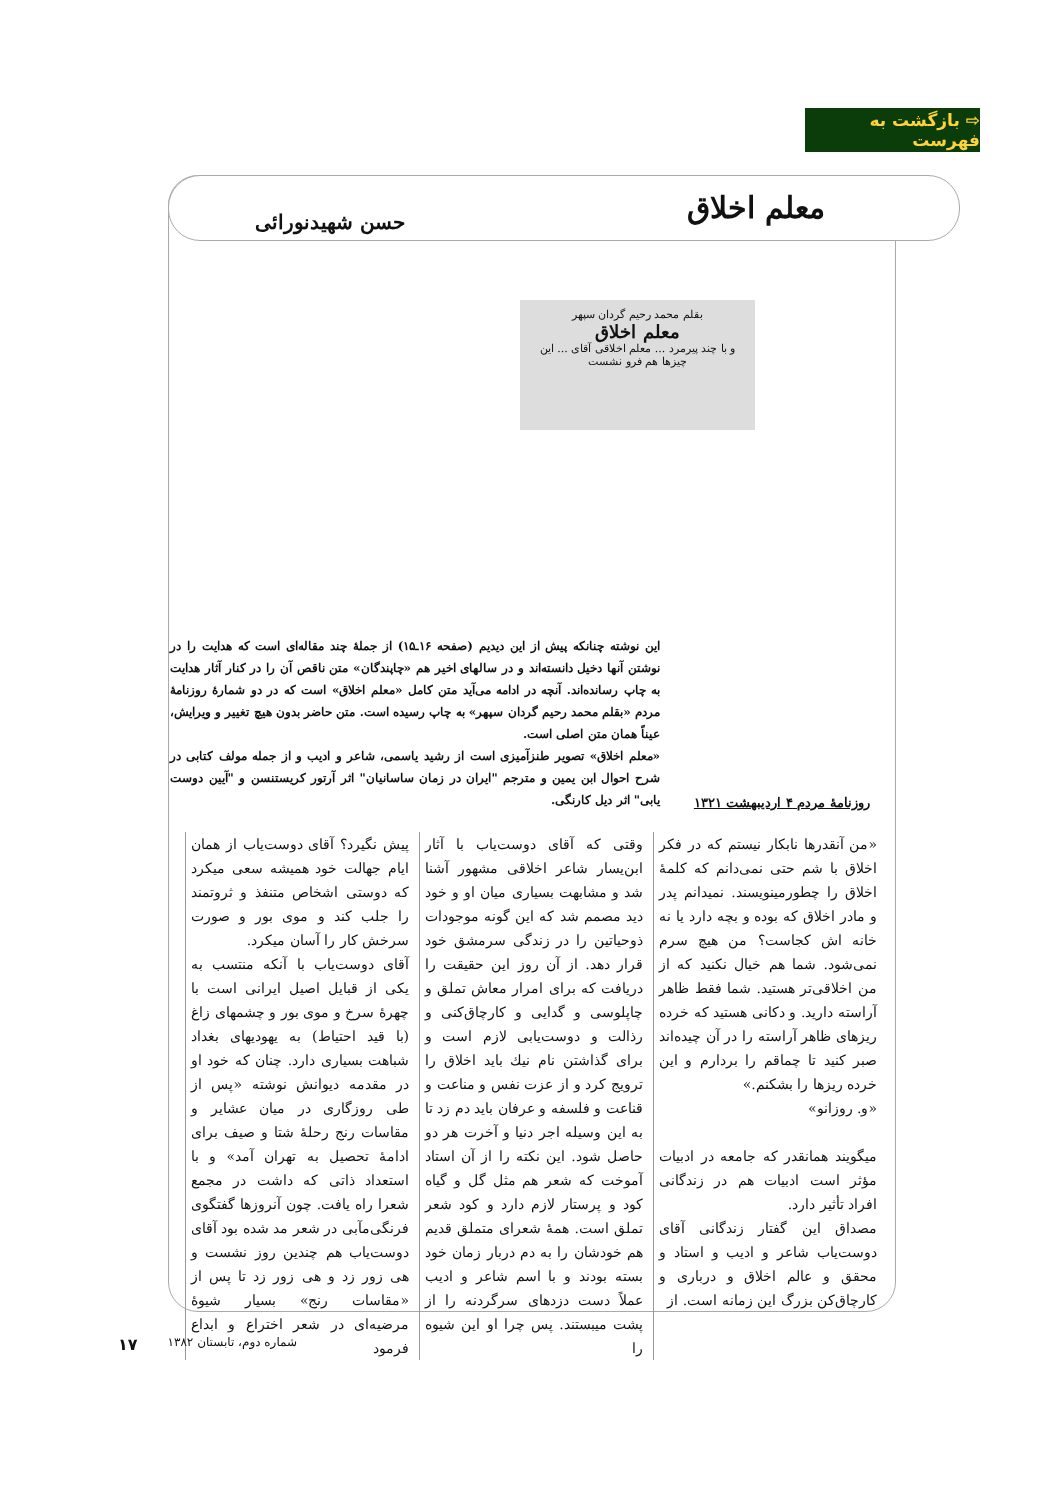⇨ بازگشت به فهرست
معلم اخلاق حسن شهیدنورائی
بقلم محمد رحیم گردان سپهر
معلم اخلاق
و با چند پیرمرد ... معلم اخلاقی آقای ... این چیزها هم فرو نشست
این نوشته چنانکه پیش از این دیدیم (صفحه ۱۶ـ۱۵) از جملهٔ چند مقاله‌ای است که هدایت را در نوشتن آنها دخیل دانسته‌اند و در سالهای اخیر هم «چاپندگان» متن ناقص آن را در کنار آثار هدایت به چاپ رسانده‌اند. آنچه در ادامه می‌آید متن کامل «معلم اخلاق» است که در دو شمارهٔ روزنامهٔ مردم «بقلم محمد رحیم گردان سپهر» به چاپ رسیده است. متن حاضر بدون هیچ تغییر و ویرایش، عیناً همان متن اصلی است.
«معلم اخلاق» تصویر طنزآمیزی است از رشید یاسمی، شاعر و ادیب و از جمله مولف کتابی در شرح احوال ابن یمین و مترجم "ایران در زمان ساسانیان" اثر آرتور کریستنسن و "آیین دوست یابی" اثر دیل کارنگی.
روزنامهٔ مردم ۴ اردیبهشت ۱۳۲۱
«من آنقدرها نابکار نیستم که در فکر اخلاق با شم حتی نمی‌دانم که کلمهٔ اخلاق را چطورمینویسند. نمیدانم پدر و مادر اخلاق که بوده و بچه دارد یا نه خانه اش کجاست؟ من هیچ سرم نمی‌شود. شما هم خیال نکنید که از من اخلاقی‌تر هستید. شما فقط ظاهر آراسته دارید. و دکانی هستید که خرده ریزهای ظاهر آراسته را در آن چیده‌اند صبر کنید تا چماقم را بردارم و این خرده ریزها را بشکنم.»
«و. روزانو»
میگویند همانقدر که جامعه در ادبیات مؤثر است ادبیات هم در زندگانی افراد تأثیر دارد.
مصداق این گفتار زندگانی آقای دوست‌یاب شاعر و ادیب و استاد و محقق و عالم اخلاق و درباری و کارچاق‌کن بزرگ این زمانه است. از
وقتی که آقای دوست‌یاب با آثار ابن‌یسار شاعر اخلاقی مشهور آشنا شد و مشابهت بسیاری میان او و خود دید مصمم شد که این گونه موجودات ذوحیاتین را در زندگی سرمشق خود قرار دهد. از آن روز این حقیقت را دریافت که برای امرار معاش تملق و چاپلوسی و گدایی و کارچاق‌کنی و رذالت و دوست‌یابی لازم است و برای گذاشتن نام نیك باید اخلاق را ترویج کرد و از عزت نفس و مناعت و قناعت و فلسفه و عرفان باید دم زد تا به این وسیله اجر دنیا و آخرت هر دو حاصل شود. این نکته را از آن استاد آموخت که شعر هم مثل گل و گیاه کود و پرستار لازم دارد و کود شعر تملق است. همهٔ شعرای متملق قدیم هم خودشان را به دم دربار زمان خود بسته بودند و با اسم شاعر و ادیب عملاً دست دزدهای سرگردنه را از پشت میبستند. پس چرا او این شیوه را
پیش نگیرد؟ آقای دوست‌یاب از همان ایام جهالت خود همیشه سعی میکرد که دوستی اشخاص متنفذ و ثروتمند را جلب کند و موی بور و صورت سرخش کار را آسان میکرد.
آقای دوست‌یاب با آنکه منتسب به یکی از قبایل اصیل ایرانی است با چهرهٔ سرخ و موی بور و چشمهای زاغ (با قید احتیاط) به یهودیهای بغداد شباهت بسیاری دارد. چنان که خود او در مقدمه دیوانش نوشته «پس از طی روزگاری در میان عشایر و مقاسات رنج رحلهٔ شتا و صیف برای ادامهٔ تحصیل به تهران آمد» و با استعداد ذاتی که داشت در مجمع شعرا راه یافت. چون آنروزها گفتگوی فرنگی‌مآبی در شعر مد شده بود آقای دوست‌یاب هم چندین روز نشست و هی زور زد و هی زور زد تا پس از «مقاسات رنج» بسیار شیوهٔ مرضیه‌ای در شعر اختراع و ابداع فرمود
شماره دوم، تابستان ۱۳۸۲ ۱۷